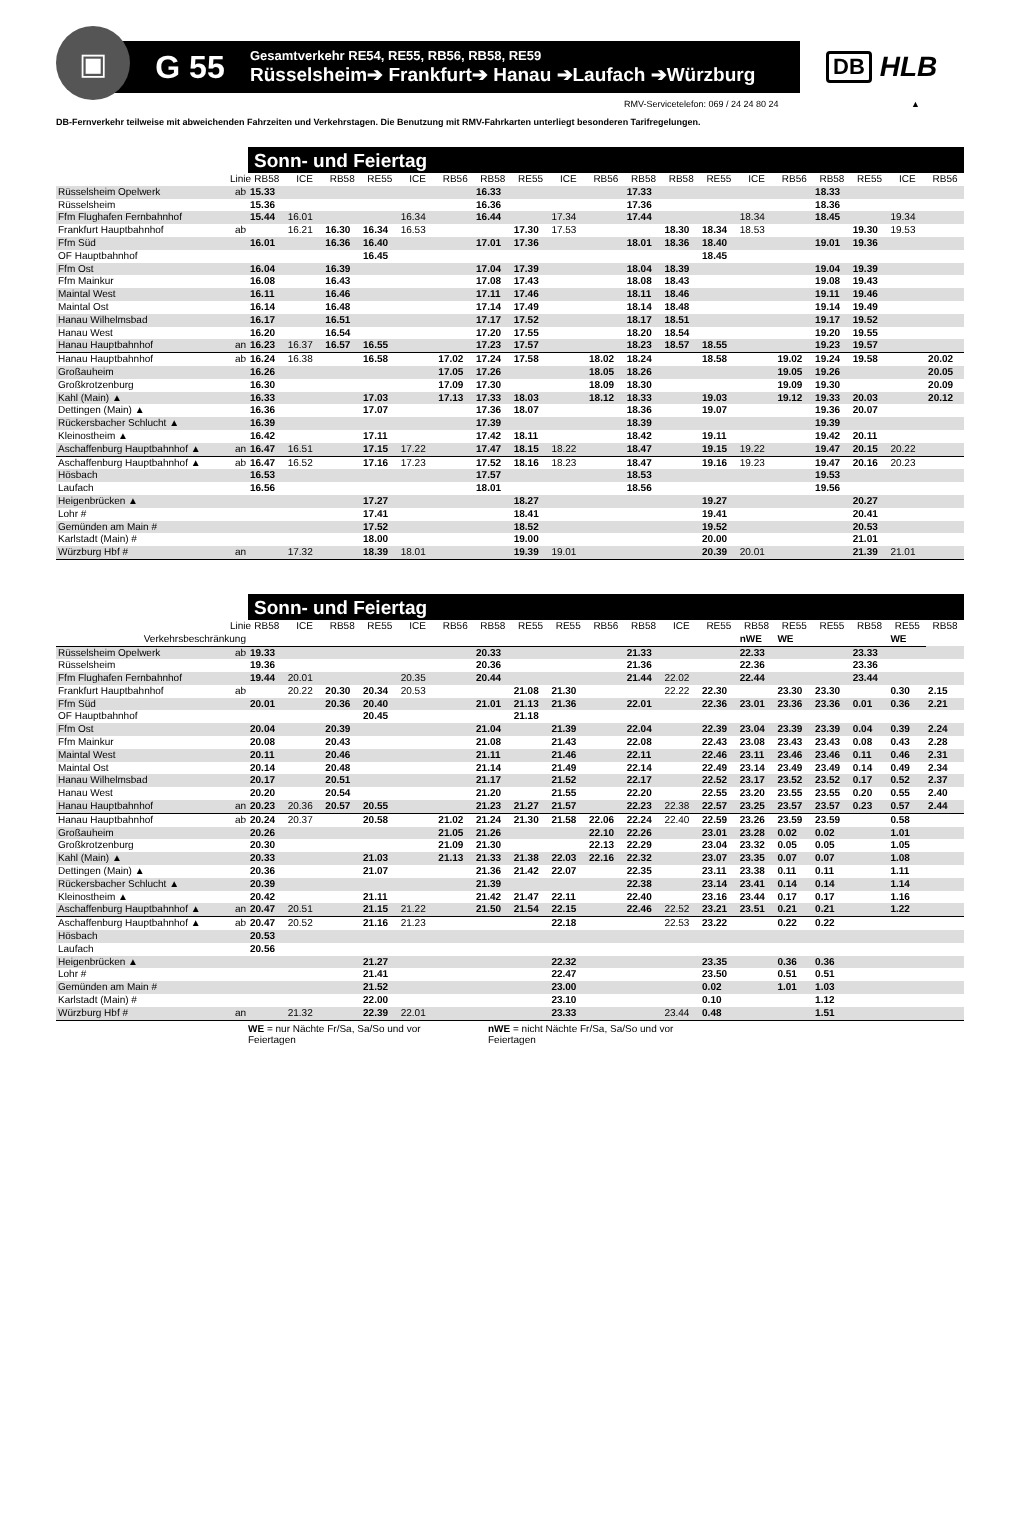▣
G 55
Gesamtverkehr RE54, RE55, RB56, RB58, RE59
Rüsselsheim➔ Frankfurt➔ Hanau ➔Laufach ➔Würzburg
DB HLB
RMV-Servicetelefon: 069 / 24 24 80 24 ▲
DB-Fernverkehr teilweise mit abweichenden Fahrzeiten und Verkehrstagen. Die Benutzung mit RMV-Fahrkarten unterliegt besonderen Tarifregelungen.
Sonn- und Feiertag
| | Linie | RB58 | ICE | RB58 | RE55 | ICE | RB56 | RB58 | RE55 | ICE | RB56 | RB58 | RB58 | RE55 | ICE | RB56 | RB58 | RE55 | ICE | RB56 |
| Rüsselsheim Opelwerk | ab | 15.33 | | | | | | 16.33 | | | | 17.33 | | | | | 18.33 | | | |
| Rüsselsheim | | 15.36 | | | | | | 16.36 | | | | 17.36 | | | | | 18.36 | | | |
| Ffm Flughafen Fernbahnhof | | 15.44 | 16.01 | | | 16.34 | | 16.44 | | 17.34 | | 17.44 | | | 18.34 | | 18.45 | | 19.34 | |
| Frankfurt Hauptbahnhof | ab | | 16.21 | 16.30 | 16.34 | 16.53 | | | 17.30 | 17.53 | | | 18.30 | 18.34 | 18.53 | | | 19.30 | 19.53 | |
| Ffm Süd | | 16.01 | | 16.36 | 16.40 | | | 17.01 | 17.36 | | | 18.01 | 18.36 | 18.40 | | | 19.01 | 19.36 | | |
| OF Hauptbahnhof | | | | | 16.45 | | | | | | | | | 18.45 | | | | | | |
| Ffm Ost | | 16.04 | | 16.39 | | | | 17.04 | 17.39 | | | 18.04 | 18.39 | | | | 19.04 | 19.39 | | |
| Ffm Mainkur | | 16.08 | | 16.43 | | | | 17.08 | 17.43 | | | 18.08 | 18.43 | | | | 19.08 | 19.43 | | |
| Maintal West | | 16.11 | | 16.46 | | | | 17.11 | 17.46 | | | 18.11 | 18.46 | | | | 19.11 | 19.46 | | |
| Maintal Ost | | 16.14 | | 16.48 | | | | 17.14 | 17.49 | | | 18.14 | 18.48 | | | | 19.14 | 19.49 | | |
| Hanau Wilhelmsbad | | 16.17 | | 16.51 | | | | 17.17 | 17.52 | | | 18.17 | 18.51 | | | | 19.17 | 19.52 | | |
| Hanau West | | 16.20 | | 16.54 | | | | 17.20 | 17.55 | | | 18.20 | 18.54 | | | | 19.20 | 19.55 | | |
| Hanau Hauptbahnhof | an | 16.23 | 16.37 | 16.57 | 16.55 | | | 17.23 | 17.57 | | | 18.23 | 18.57 | 18.55 | | | 19.23 | 19.57 | | |
| Hanau Hauptbahnhof | ab | 16.24 | 16.38 | | 16.58 | | 17.02 | 17.24 | 17.58 | | 18.02 | 18.24 | | 18.58 | | 19.02 | 19.24 | 19.58 | | 20.02 |
| Großauheim | | 16.26 | | | | | 17.05 | 17.26 | | | 18.05 | 18.26 | | | | 19.05 | 19.26 | | | 20.05 |
| Großkrotzenburg | | 16.30 | | | | | 17.09 | 17.30 | | | 18.09 | 18.30 | | | | 19.09 | 19.30 | | | 20.09 |
| Kahl (Main) ▲ | | 16.33 | | | 17.03 | | 17.13 | 17.33 | 18.03 | | 18.12 | 18.33 | | 19.03 | | 19.12 | 19.33 | 20.03 | | 20.12 |
| Dettingen (Main) ▲ | | 16.36 | | | 17.07 | | | 17.36 | 18.07 | | | 18.36 | | 19.07 | | | 19.36 | 20.07 | | |
| Rückersbacher Schlucht ▲ | | 16.39 | | | | | | 17.39 | | | | 18.39 | | | | | 19.39 | | | |
| Kleinostheim ▲ | | 16.42 | | | 17.11 | | | 17.42 | 18.11 | | | 18.42 | | 19.11 | | | 19.42 | 20.11 | | |
| Aschaffenburg Hauptbahnhof ▲ | an | 16.47 | 16.51 | | 17.15 | 17.22 | | 17.47 | 18.15 | 18.22 | | 18.47 | | 19.15 | 19.22 | | 19.47 | 20.15 | 20.22 | |
| Aschaffenburg Hauptbahnhof ▲ | ab | 16.47 | 16.52 | | 17.16 | 17.23 | | 17.52 | 18.16 | 18.23 | | 18.47 | | 19.16 | 19.23 | | 19.47 | 20.16 | 20.23 | |
| Hösbach | | 16.53 | | | | | | 17.57 | | | | 18.53 | | | | | 19.53 | | | |
| Laufach | | 16.56 | | | | | | 18.01 | | | | 18.56 | | | | | 19.56 | | | |
| Heigenbrücken ▲ | | | | | 17.27 | | | | 18.27 | | | | | 19.27 | | | | 20.27 | | |
| Lohr # | | | | | 17.41 | | | | 18.41 | | | | | 19.41 | | | | 20.41 | | |
| Gemünden am Main # | | | | | 17.52 | | | | 18.52 | | | | | 19.52 | | | | 20.53 | | |
| Karlstadt (Main) # | | | | | 18.00 | | | | 19.00 | | | | | 20.00 | | | | 21.01 | | |
| Würzburg Hbf # | an | | 17.32 | | 18.39 | 18.01 | | | 19.39 | 19.01 | | | | 20.39 | 20.01 | | | 21.39 | 21.01 | |
Sonn- und Feiertag
| | Linie | RB58 | ICE | RB58 | RE55 | ICE | RB56 | RB58 | RE55 | RE55 | RB56 | RB58 | ICE | RE55 | RB58 | RE55 | RE55 | RB58 | RE55 | RB58 |
| Verkehrsbeschränkung | | | | | | | | | | | | | | | nWE | WE | | | WE | |
| Rüsselsheim Opelwerk | ab | 19.33 | | | | | | 20.33 | | | | 21.33 | | | 22.33 | | | 23.33 | | |
| Rüsselsheim | | 19.36 | | | | | | 20.36 | | | | 21.36 | | | 22.36 | | | 23.36 | | |
| Ffm Flughafen Fernbahnhof | | 19.44 | 20.01 | | | 20.35 | | 20.44 | | | | 21.44 | 22.02 | | 22.44 | | | 23.44 | | |
| Frankfurt Hauptbahnhof | ab | | 20.22 | 20.30 | 20.34 | 20.53 | | | 21.08 | 21.30 | | | 22.22 | 22.30 | | 23.30 | 23.30 | | 0.30 | 2.15 |
| Ffm Süd | | 20.01 | | 20.36 | 20.40 | | | 21.01 | 21.13 | 21.36 | | 22.01 | | 22.36 | 23.01 | 23.36 | 23.36 | 0.01 | 0.36 | 2.21 |
| OF Hauptbahnhof | | | | | 20.45 | | | | 21.18 | | | | | | | | | | | |
| Ffm Ost | | 20.04 | | 20.39 | | | | 21.04 | | 21.39 | | 22.04 | | 22.39 | 23.04 | 23.39 | 23.39 | 0.04 | 0.39 | 2.24 |
| Ffm Mainkur | | 20.08 | | 20.43 | | | | 21.08 | | 21.43 | | 22.08 | | 22.43 | 23.08 | 23.43 | 23.43 | 0.08 | 0.43 | 2.28 |
| Maintal West | | 20.11 | | 20.46 | | | | 21.11 | | 21.46 | | 22.11 | | 22.46 | 23.11 | 23.46 | 23.46 | 0.11 | 0.46 | 2.31 |
| Maintal Ost | | 20.14 | | 20.48 | | | | 21.14 | | 21.49 | | 22.14 | | 22.49 | 23.14 | 23.49 | 23.49 | 0.14 | 0.49 | 2.34 |
| Hanau Wilhelmsbad | | 20.17 | | 20.51 | | | | 21.17 | | 21.52 | | 22.17 | | 22.52 | 23.17 | 23.52 | 23.52 | 0.17 | 0.52 | 2.37 |
| Hanau West | | 20.20 | | 20.54 | | | | 21.20 | | 21.55 | | 22.20 | | 22.55 | 23.20 | 23.55 | 23.55 | 0.20 | 0.55 | 2.40 |
| Hanau Hauptbahnhof | an | 20.23 | 20.36 | 20.57 | 20.55 | | | 21.23 | 21.27 | 21.57 | | 22.23 | 22.38 | 22.57 | 23.25 | 23.57 | 23.57 | 0.23 | 0.57 | 2.44 |
| Hanau Hauptbahnhof | ab | 20.24 | 20.37 | | 20.58 | | 21.02 | 21.24 | 21.30 | 21.58 | 22.06 | 22.24 | 22.40 | 22.59 | 23.26 | 23.59 | 23.59 | | 0.58 | |
| Großauheim | | 20.26 | | | | | 21.05 | 21.26 | | | 22.10 | 22.26 | | 23.01 | 23.28 | 0.02 | 0.02 | | 1.01 | |
| Großkrotzenburg | | 20.30 | | | | | 21.09 | 21.30 | | | 22.13 | 22.29 | | 23.04 | 23.32 | 0.05 | 0.05 | | 1.05 | |
| Kahl (Main) ▲ | | 20.33 | | | 21.03 | | 21.13 | 21.33 | 21.38 | 22.03 | 22.16 | 22.32 | | 23.07 | 23.35 | 0.07 | 0.07 | | 1.08 | |
| Dettingen (Main) ▲ | | 20.36 | | | 21.07 | | | 21.36 | 21.42 | 22.07 | | 22.35 | | 23.11 | 23.38 | 0.11 | 0.11 | | 1.11 | |
| Rückersbacher Schlucht ▲ | | 20.39 | | | | | | 21.39 | | | | 22.38 | | 23.14 | 23.41 | 0.14 | 0.14 | | 1.14 | |
| Kleinostheim ▲ | | 20.42 | | | 21.11 | | | 21.42 | 21.47 | 22.11 | | 22.40 | | 23.16 | 23.44 | 0.17 | 0.17 | | 1.16 | |
| Aschaffenburg Hauptbahnhof ▲ | an | 20.47 | 20.51 | | 21.15 | 21.22 | | 21.50 | 21.54 | 22.15 | | 22.46 | 22.52 | 23.21 | 23.51 | 0.21 | 0.21 | | 1.22 | |
| Aschaffenburg Hauptbahnhof ▲ | ab | 20.47 | 20.52 | | 21.16 | 21.23 | | | | 22.18 | | | 22.53 | 23.22 | | 0.22 | 0.22 | | | |
| Hösbach | | 20.53 | | | | | | | | | | | | | | | | | | |
| Laufach | | 20.56 | | | | | | | | | | | | | | | | | | |
| Heigenbrücken ▲ | | | | | 21.27 | | | | | 22.32 | | | | 23.35 | | 0.36 | 0.36 | | | |
| Lohr # | | | | | 21.41 | | | | | 22.47 | | | | 23.50 | | 0.51 | 0.51 | | | |
| Gemünden am Main # | | | | | 21.52 | | | | | 23.00 | | | | 0.02 | | 1.01 | 1.03 | | | |
| Karlstadt (Main) # | | | | | 22.00 | | | | | 23.10 | | | | 0.10 | | | 1.12 | | | |
| Würzburg Hbf # | an | | 21.32 | | 22.39 | 22.01 | | | | 23.33 | | | 23.44 | 0.48 | | | 1.51 | | | |
WE = nur Nächte Fr/Sa, Sa/So und vor Feiertagen
nWE = nicht Nächte Fr/Sa, Sa/So und vor Feiertagen